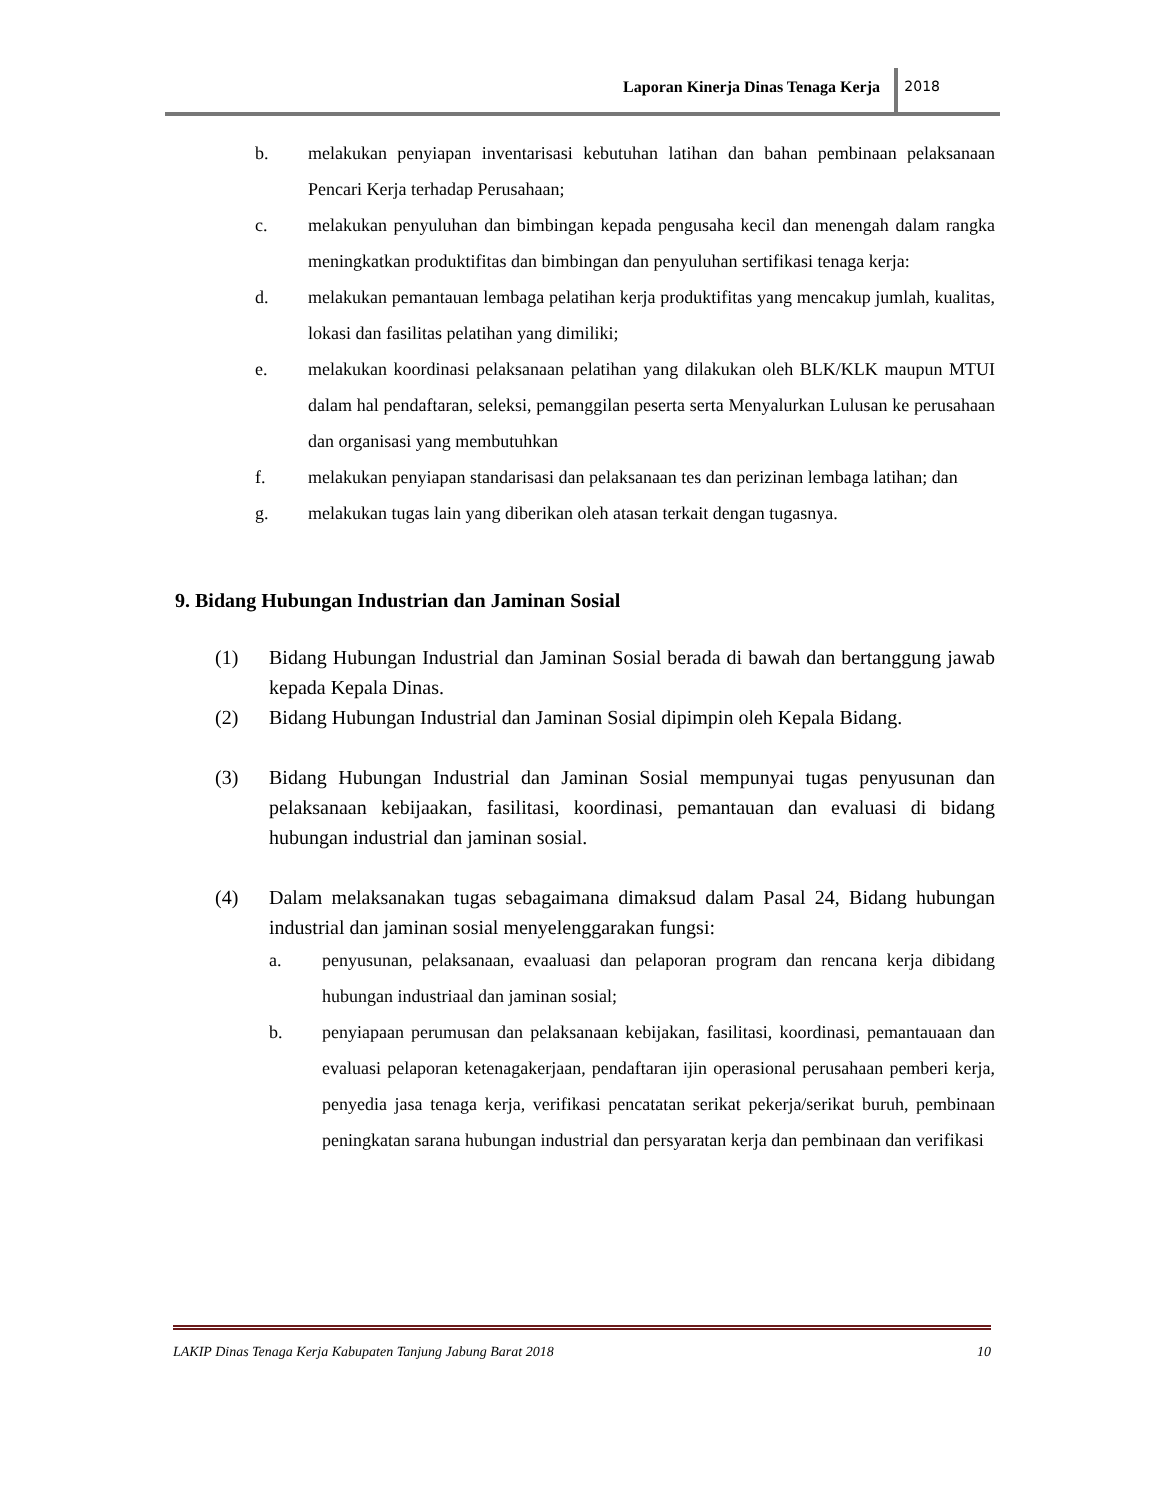Laporan Kinerja Dinas Tenaga Kerja
2018
b. melakukan penyiapan inventarisasi kebutuhan latihan dan bahan pembinaan pelaksanaan Pencari Kerja terhadap Perusahaan;
c. melakukan penyuluhan dan bimbingan kepada pengusaha kecil dan menengah dalam rangka meningkatkan produktifitas dan bimbingan dan penyuluhan sertifikasi tenaga kerja:
d. melakukan pemantauan lembaga pelatihan kerja produktifitas yang mencakup jumlah, kualitas, lokasi dan fasilitas pelatihan yang dimiliki;
e. melakukan koordinasi pelaksanaan pelatihan yang dilakukan oleh BLK/KLK maupun MTUI dalam hal pendaftaran, seleksi, pemanggilan peserta serta Menyalurkan Lulusan ke perusahaan dan organisasi yang membutuhkan
f. melakukan penyiapan standarisasi dan pelaksanaan tes dan perizinan lembaga latihan; dan
g. melakukan tugas lain yang diberikan oleh atasan terkait dengan tugasnya.
9. Bidang Hubungan Industrian dan Jaminan Sosial
(1) Bidang Hubungan Industrial dan Jaminan Sosial berada di bawah dan bertanggung jawab kepada Kepala Dinas.
(2) Bidang Hubungan Industrial dan Jaminan Sosial dipimpin oleh Kepala Bidang.
(3) Bidang Hubungan Industrial dan Jaminan Sosial mempunyai tugas penyusunan dan pelaksanaan kebijaakan, fasilitasi, koordinasi, pemantauan dan evaluasi di bidang hubungan industrial dan jaminan sosial.
(4) Dalam melaksanakan tugas sebagaimana dimaksud dalam Pasal 24, Bidang hubungan industrial dan jaminan sosial menyelenggarakan fungsi:
a. penyusunan, pelaksanaan, evaaluasi dan pelaporan program dan rencana kerja dibidang hubungan industriaal dan jaminan sosial;
b. penyiapaan perumusan dan pelaksanaan kebijakan, fasilitasi, koordinasi, pemantauaan dan evaluasi pelaporan ketenagakerjaan, pendaftaran ijin operasional perusahaan pemberi kerja, penyedia jasa tenaga kerja, verifikasi pencatatan serikat pekerja/serikat buruh, pembinaan peningkatan sarana hubungan industrial dan persyaratan kerja dan pembinaan dan verifikasi
LAKIP Dinas Tenaga Kerja Kabupaten Tanjung Jabung Barat 2018 10